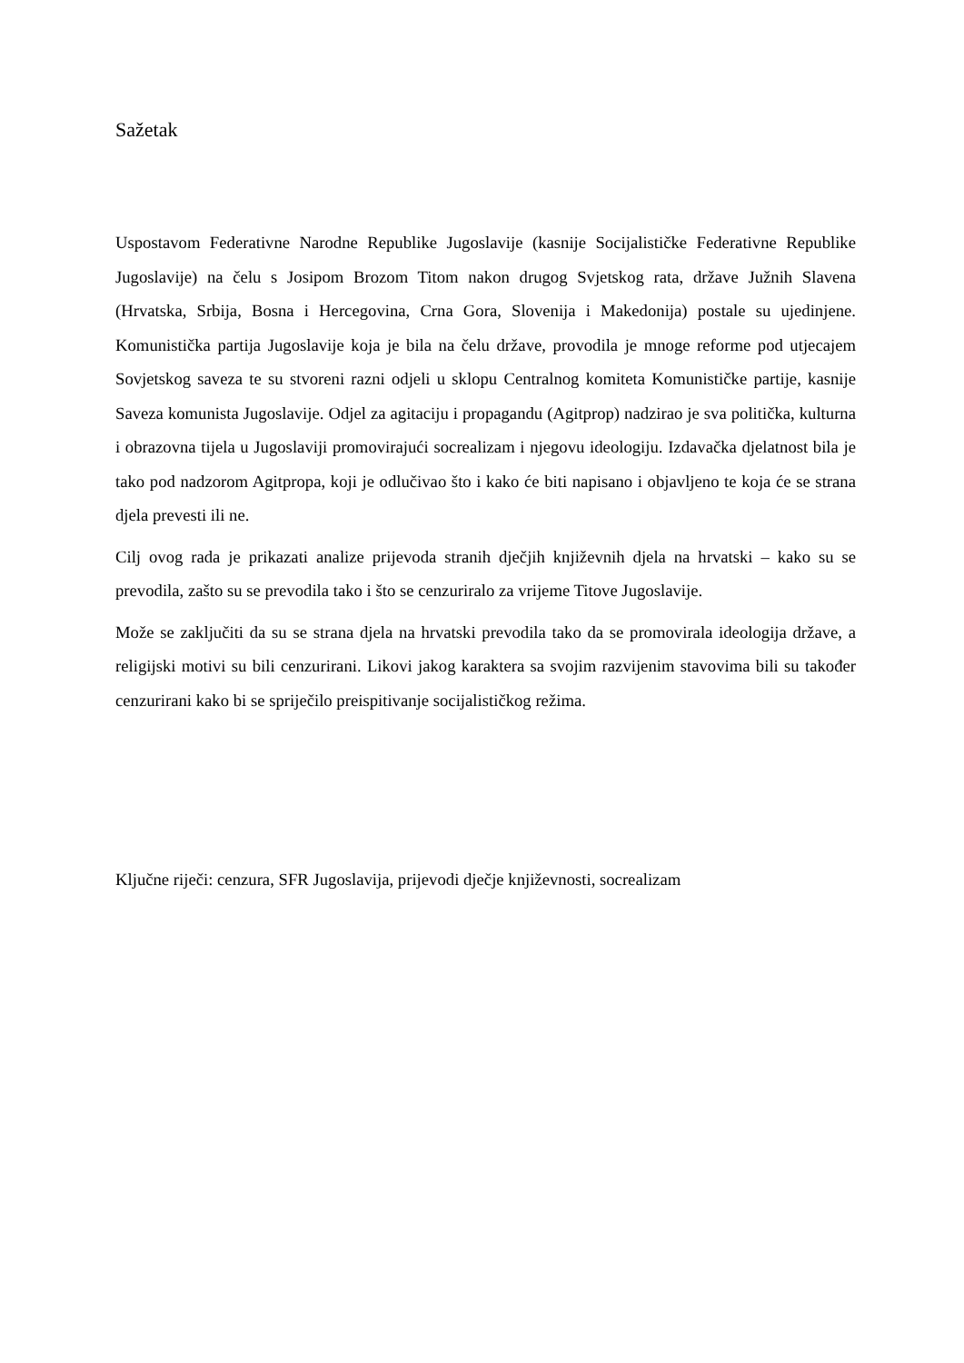Sažetak
Uspostavom Federativne Narodne Republike Jugoslavije (kasnije Socijalističke Federativne Republike Jugoslavije) na čelu s Josipom Brozom Titom nakon drugog Svjetskog rata, države Južnih Slavena (Hrvatska, Srbija, Bosna i Hercegovina, Crna Gora, Slovenija i Makedonija) postale su ujedinjene. Komunistička partija Jugoslavije koja je bila na čelu države, provodila je mnoge reforme pod utjecajem Sovjetskog saveza te su stvoreni razni odjeli u sklopu Centralnog komiteta Komunističke partije, kasnije Saveza komunista Jugoslavije. Odjel za agitaciju i propagandu (Agitprop) nadzirao je sva politička, kulturna i obrazovna tijela u Jugoslaviji promovirajući socrealizam i njegovu ideologiju. Izdavačka djelatnost bila je tako pod nadzorom Agitpropa, koji je odlučivao što i kako će biti napisano i objavljeno te koja će se strana djela prevesti ili ne.
Cilj ovog rada je prikazati analize prijevoda stranih dječjih književnih djela na hrvatski – kako su se prevodila, zašto su se prevodila tako i što se cenzuriralo za vrijeme Titove Jugoslavije.
Može se zaključiti da su se strana djela na hrvatski prevodila tako da se promovirala ideologija države, a religijski motivi su bili cenzurirani. Likovi jakog karaktera sa svojim razvijenim stavovima bili su također cenzurirani kako bi se spriječilo preispitivanje socijalističkog režima.
Ključne riječi: cenzura, SFR Jugoslavija, prijevodi dječje književnosti, socrealizam